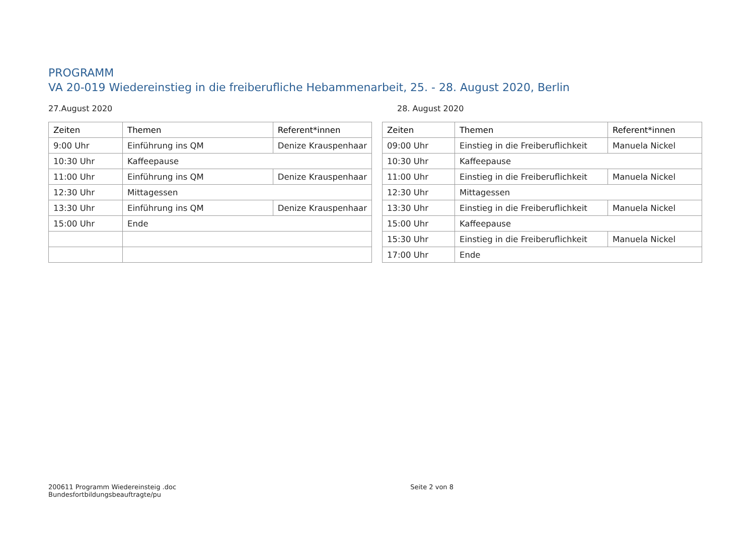PROGRAMM
VA 20-019 Wiedereinstieg in die freiberufliche Hebammenarbeit, 25. - 28. August 2020, Berlin
27.August 2020
| Zeiten | Themen | Referent*innen |
| --- | --- | --- |
| 9:00 Uhr | Einführung ins QM | Denize Krauspenhaar |
| 10:30 Uhr | Kaffeepause | |
| 11:00 Uhr | Einführung ins QM | Denize Krauspenhaar |
| 12:30 Uhr | Mittagessen | |
| 13:30 Uhr | Einführung ins QM | Denize Krauspenhaar |
| 15:00 Uhr | Ende | |
28. August 2020
| Zeiten | Themen | Referent*innen |
| --- | --- | --- |
| 09:00 Uhr | Einstieg in die Freiberuflichkeit | Manuela Nickel |
| 10:30 Uhr | Kaffeepause | |
| 11:00 Uhr | Einstieg in die Freiberuflichkeit | Manuela Nickel |
| 12:30 Uhr | Mittagessen | |
| 13:30 Uhr | Einstieg in die Freiberuflichkeit | Manuela Nickel |
| 15:00 Uhr | Kaffeepause | |
| 15:30 Uhr | Einstieg in die Freiberuflichkeit | Manuela Nickel |
| 17:00 Uhr | Ende | |
200611 Programm Wiedereinsteig .doc
Bundesfortbildungsbeauftragte/pu
Seite 2 von 8